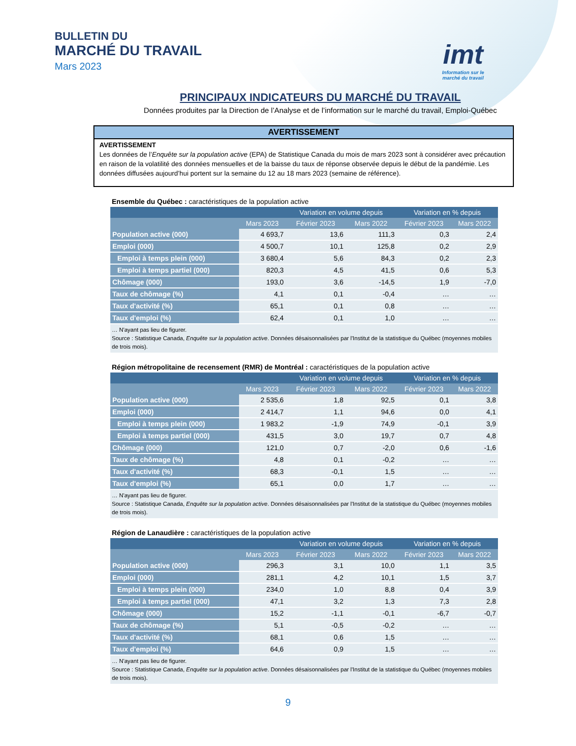BULLETIN DU
MARCHÉ DU TRAVAIL
Mars 2023
imt
Information sur le
marché du travail
PRINCIPAUX INDICATEURS DU MARCHÉ DU TRAVAIL
Données produites par la Direction de l’Analyse et de l’information sur le marché du travail, Emploi-Québec
AVERTISSEMENT
AVERTISSEMENT
Les données de l’Enquête sur la population active (EPA) de Statistique Canada du mois de mars 2023 sont à considérer avec précaution en raison de la volatilité des données mensuelles et de la baisse du taux de réponse observée depuis le début de la pandémie. Les données diffusées aujourd’hui portent sur la semaine du 12 au 18 mars 2023 (semaine de référence).
Ensemble du Québec : caractéristiques de la population active
| | | Variation en volume depuis | | Variation en % depuis | |
| --- | --- | --- | --- | --- | --- |
| | Mars 2023 | Février 2023 | Mars 2022 | Février 2023 | Mars 2022 |
| Population active (000) | 4 693,7 | 13,6 | 111,3 | 0,3 | 2,4 |
| Emploi (000) | 4 500,7 | 10,1 | 125,8 | 0,2 | 2,9 |
| Emploi à temps plein (000) | 3 680,4 | 5,6 | 84,3 | 0,2 | 2,3 |
| Emploi à temps partiel (000) | 820,3 | 4,5 | 41,5 | 0,6 | 5,3 |
| Chômage (000) | 193,0 | 3,6 | -14,5 | 1,9 | -7,0 |
| Taux de chômage (%) | 4,1 | 0,1 | -0,4 | … | … |
| Taux d'activité (%) | 65,1 | 0,1 | 0,8 | … | … |
| Taux d'emploi (%) | 62,4 | 0,1 | 1,0 | … | … |
… N'ayant pas lieu de figurer.
Source : Statistique Canada, Enquête sur la population active. Données désaisonnalisées par l'Institut de la statistique du Québec (moyennes mobiles de trois mois).
Région métropolitaine de recensement (RMR) de Montréal : caractéristiques de la population active
| | | Variation en volume depuis | | Variation en % depuis | |
| --- | --- | --- | --- | --- | --- |
| | Mars 2023 | Février 2023 | Mars 2022 | Février 2023 | Mars 2022 |
| Population active (000) | 2 535,6 | 1,8 | 92,5 | 0,1 | 3,8 |
| Emploi (000) | 2 414,7 | 1,1 | 94,6 | 0,0 | 4,1 |
| Emploi à temps plein (000) | 1 983,2 | -1,9 | 74,9 | -0,1 | 3,9 |
| Emploi à temps partiel (000) | 431,5 | 3,0 | 19,7 | 0,7 | 4,8 |
| Chômage (000) | 121,0 | 0,7 | -2,0 | 0,6 | -1,6 |
| Taux de chômage (%) | 4,8 | 0,1 | -0,2 | … | … |
| Taux d'activité (%) | 68,3 | -0,1 | 1,5 | … | … |
| Taux d'emploi (%) | 65,1 | 0,0 | 1,7 | … | … |
… N'ayant pas lieu de figurer.
Source : Statistique Canada, Enquête sur la population active. Données désaisonnalisées par l'Institut de la statistique du Québec (moyennes mobiles de trois mois).
Région de Lanaudière : caractéristiques de la population active
| | | Variation en volume depuis | | Variation en % depuis | |
| --- | --- | --- | --- | --- | --- |
| | Mars 2023 | Février 2023 | Mars 2022 | Février 2023 | Mars 2022 |
| Population active (000) | 296,3 | 3,1 | 10,0 | 1,1 | 3,5 |
| Emploi (000) | 281,1 | 4,2 | 10,1 | 1,5 | 3,7 |
| Emploi à temps plein (000) | 234,0 | 1,0 | 8,8 | 0,4 | 3,9 |
| Emploi à temps partiel (000) | 47,1 | 3,2 | 1,3 | 7,3 | 2,8 |
| Chômage (000) | 15,2 | -1,1 | -0,1 | -6,7 | -0,7 |
| Taux de chômage (%) | 5,1 | -0,5 | -0,2 | … | … |
| Taux d'activité (%) | 68,1 | 0,6 | 1,5 | … | … |
| Taux d'emploi (%) | 64,6 | 0,9 | 1,5 | … | … |
… N'ayant pas lieu de figurer.
Source : Statistique Canada, Enquête sur la population active. Données désaisonnalisées par l'Institut de la statistique du Québec (moyennes mobiles de trois mois).
9